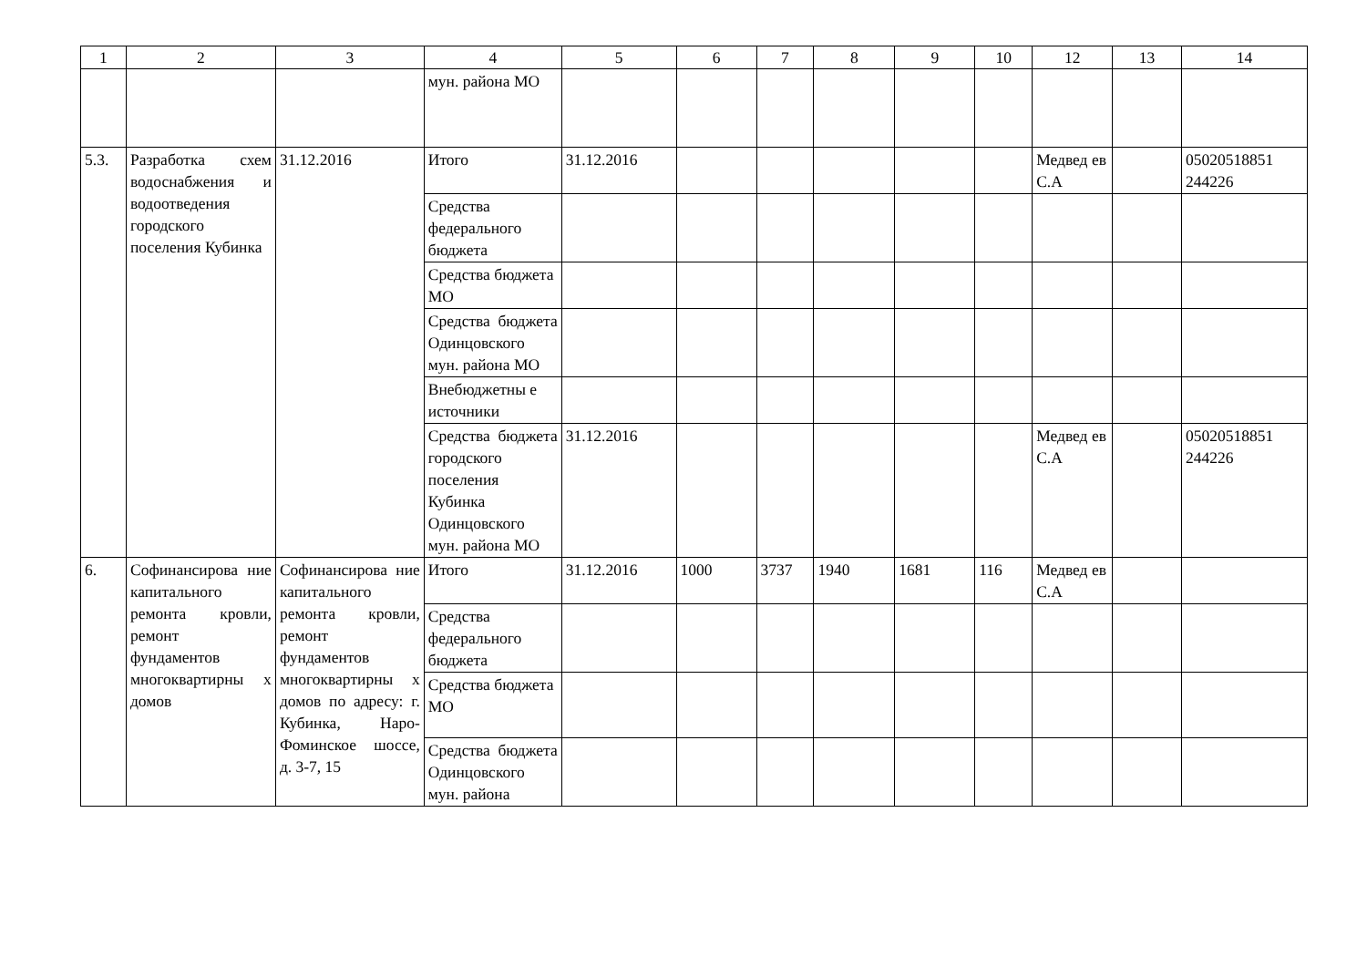| 1 | 2 | 3 | 4 | 5 | 6 | 7 | 8 | 9 | 10 | 12 | 13 | 14 |
| --- | --- | --- | --- | --- | --- | --- | --- | --- | --- | --- | --- | --- |
| | | | мун. района МО | | | | | | | | | |
| 5.3. | Разработка схем водоснабжения и водоотведения городского поселения Кубинка | 31.12.2016 | Итого | 31.12.2016 | | | | | | Медвед ев С.А | | 05020518851 244226 |
| | | | Средства федерального бюджета | | | | | | | | | |
| | | | Средства бюджета МО | | | | | | | | | |
| | | | Средства бюджета Одинцовского мун. района МО | | | | | | | | | |
| | | | Внебюджетны е источники | | | | | | | | | |
| | | | Средства бюджета городского поселения Кубинка Одинцовского мун. района МО | 31.12.2016 | | | | | | Медвед ев С.А | | 05020518851 244226 |
| 6. | Софинансирова ние капитального ремонта кровли, ремонт фундаментов многоквартирны х домов | Софинансирова ние капитального ремонта кровли, ремонт фундаментов многоквартирны х домов по адресу: г. Кубинка, Наро-Фоминское шоссе, д. 3-7, 15 | Итого | 31.12.2016 | 1000 | 3737 | 1940 | 1681 | 116 | Медвед ев С.А | | |
| | | | Средства федерального бюджета | | | | | | | | | |
| | | | Средства бюджета МО | | | | | | | | | |
| | | | Средства бюджета Одинцовского мун. района | | | | | | | | | |